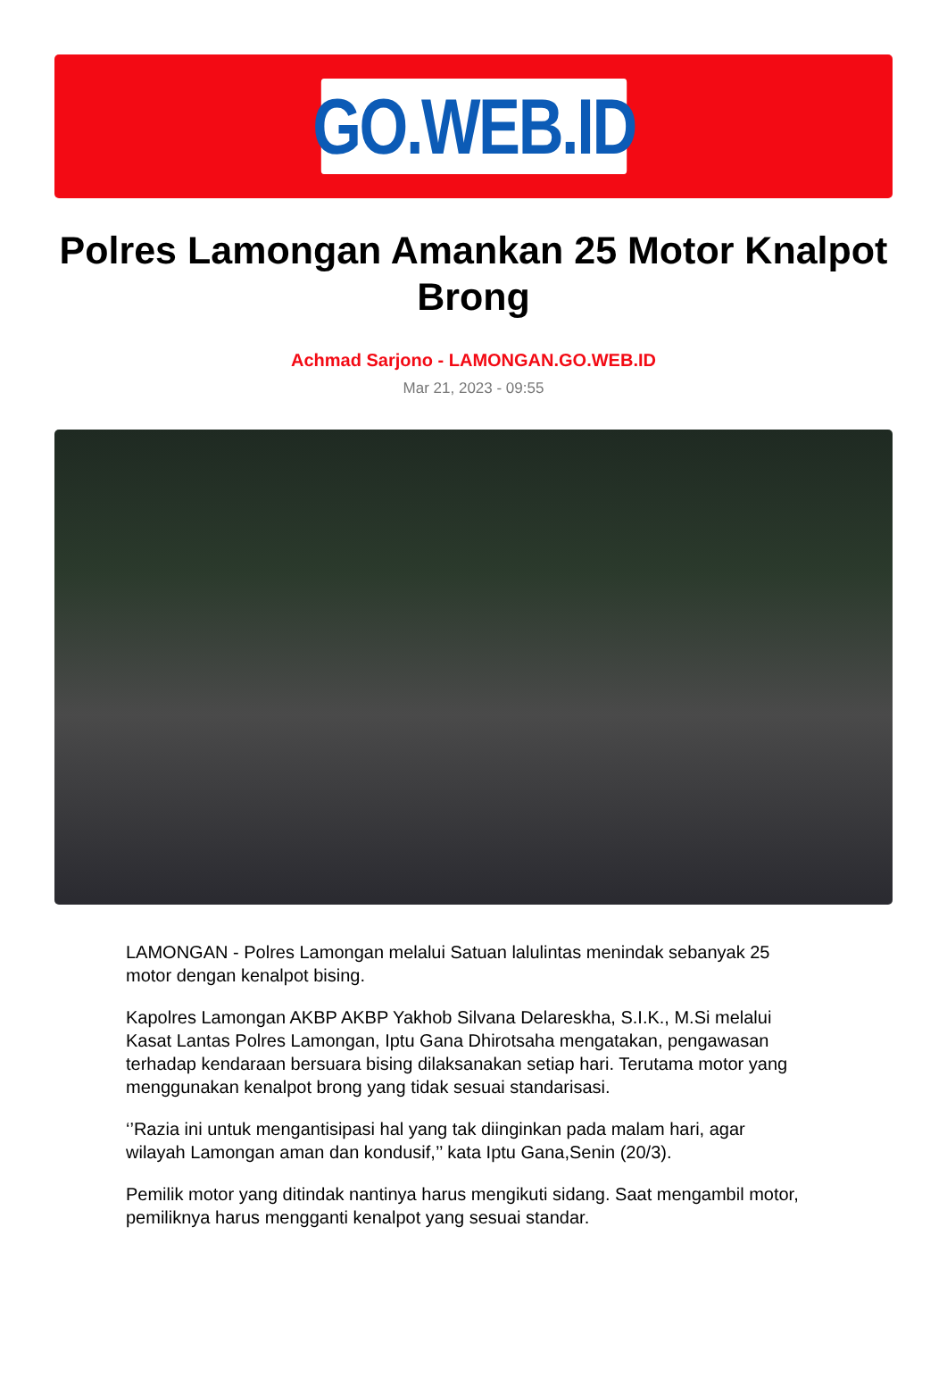GO.WEB.ID
Polres Lamongan Amankan 25 Motor Knalpot Brong
Achmad Sarjono - LAMONGAN.GO.WEB.ID
Mar 21, 2023 - 09:55
LAMONGAN - Polres Lamongan melalui Satuan lalulintas menindak sebanyak 25 motor dengan kenalpot bising.
Kapolres Lamongan AKBP AKBP Yakhob Silvana Delareskha, S.I.K., M.Si melalui Kasat Lantas Polres Lamongan, Iptu Gana Dhirotsaha mengatakan, pengawasan terhadap kendaraan bersuara bising dilaksanakan setiap hari. Terutama motor yang menggunakan kenalpot brong yang tidak sesuai standarisasi.
‘’Razia ini untuk mengantisipasi hal yang tak diinginkan pada malam hari, agar wilayah Lamongan aman dan kondusif,’’ kata Iptu Gana,Senin (20/3).
Pemilik motor yang ditindak nantinya harus mengikuti sidang. Saat mengambil motor, pemiliknya harus mengganti kenalpot yang sesuai standar.